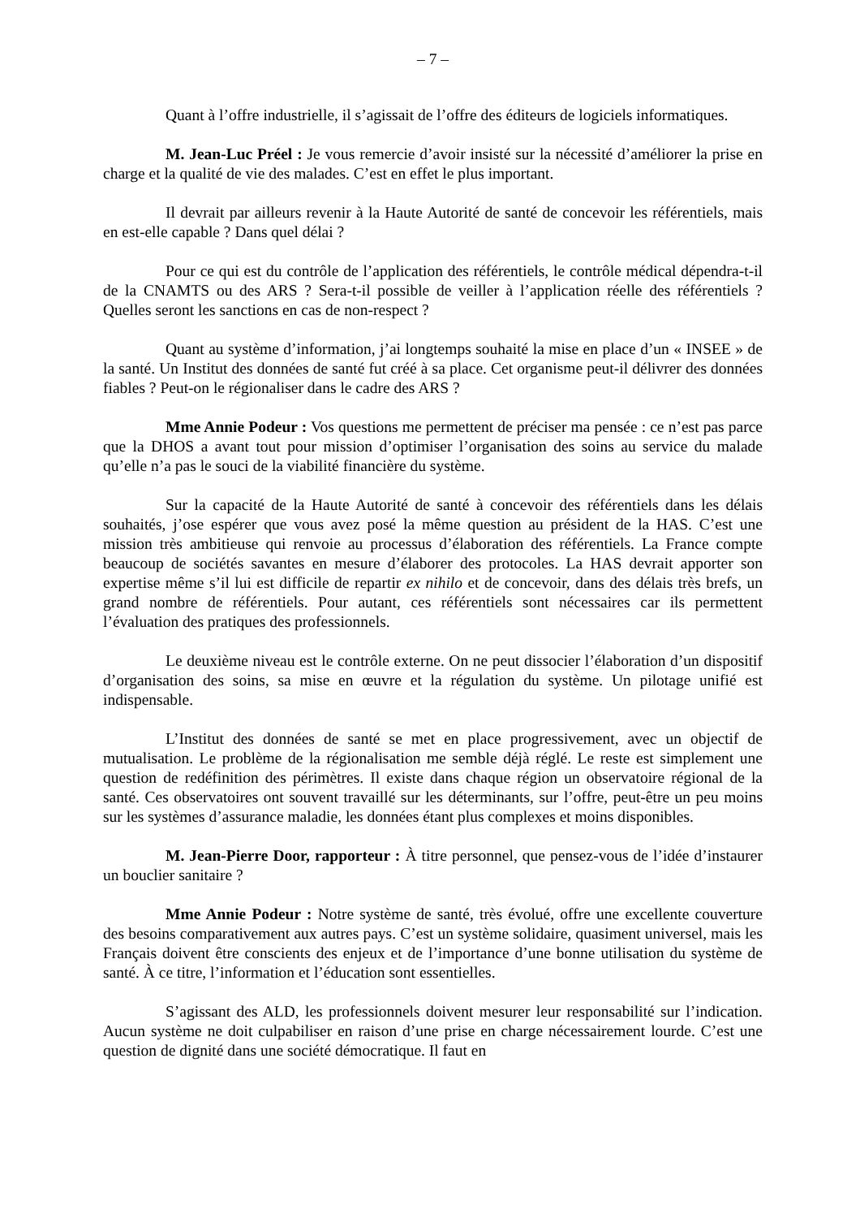– 7 –
Quant à l’offre industrielle, il s’agissait de l’offre des éditeurs de logiciels informatiques.
M. Jean-Luc Préel : Je vous remercie d’avoir insisté sur la nécessité d’améliorer la prise en charge et la qualité de vie des malades. C’est en effet le plus important.
Il devrait par ailleurs revenir à la Haute Autorité de santé de concevoir les référentiels, mais en est-elle capable ? Dans quel délai ?
Pour ce qui est du contrôle de l’application des référentiels, le contrôle médical dépendra-t-il de la CNAMTS ou des ARS ? Sera-t-il possible de veiller à l’application réelle des référentiels ? Quelles seront les sanctions en cas de non-respect ?
Quant au système d’information, j’ai longtemps souhaité la mise en place d’un « INSEE » de la santé. Un Institut des données de santé fut créé à sa place. Cet organisme peut-il délivrer des données fiables ? Peut-on le régionaliser dans le cadre des ARS ?
Mme Annie Podeur : Vos questions me permettent de préciser ma pensée : ce n’est pas parce que la DHOS a avant tout pour mission d’optimiser l’organisation des soins au service du malade qu’elle n’a pas le souci de la viabilité financière du système.
Sur la capacité de la Haute Autorité de santé à concevoir des référentiels dans les délais souhaités, j’ose espérer que vous avez posé la même question au président de la HAS. C’est une mission très ambitieuse qui renvoie au processus d’élaboration des référentiels. La France compte beaucoup de sociétés savantes en mesure d’élaborer des protocoles. La HAS devrait apporter son expertise même s’il lui est difficile de repartir ex nihilo et de concevoir, dans des délais très brefs, un grand nombre de référentiels. Pour autant, ces référentiels sont nécessaires car ils permettent l’évaluation des pratiques des professionnels.
Le deuxième niveau est le contrôle externe. On ne peut dissocier l’élaboration d’un dispositif d’organisation des soins, sa mise en œuvre et la régulation du système. Un pilotage unifié est indispensable.
L’Institut des données de santé se met en place progressivement, avec un objectif de mutualisation. Le problème de la régionalisation me semble déjà réglé. Le reste est simplement une question de redéfinition des périmètres. Il existe dans chaque région un observatoire régional de la santé. Ces observatoires ont souvent travaillé sur les déterminants, sur l’offre, peut-être un peu moins sur les systèmes d’assurance maladie, les données étant plus complexes et moins disponibles.
M. Jean-Pierre Door, rapporteur : À titre personnel, que pensez-vous de l’idée d’instaurer un bouclier sanitaire ?
Mme Annie Podeur : Notre système de santé, très évolué, offre une excellente couverture des besoins comparativement aux autres pays. C’est un système solidaire, quasiment universel, mais les Français doivent être conscients des enjeux et de l’importance d’une bonne utilisation du système de santé. À ce titre, l’information et l’éducation sont essentielles.
S’agissant des ALD, les professionnels doivent mesurer leur responsabilité sur l’indication. Aucun système ne doit culpabiliser en raison d’une prise en charge nécessairement lourde. C’est une question de dignité dans une société démocratique. Il faut en